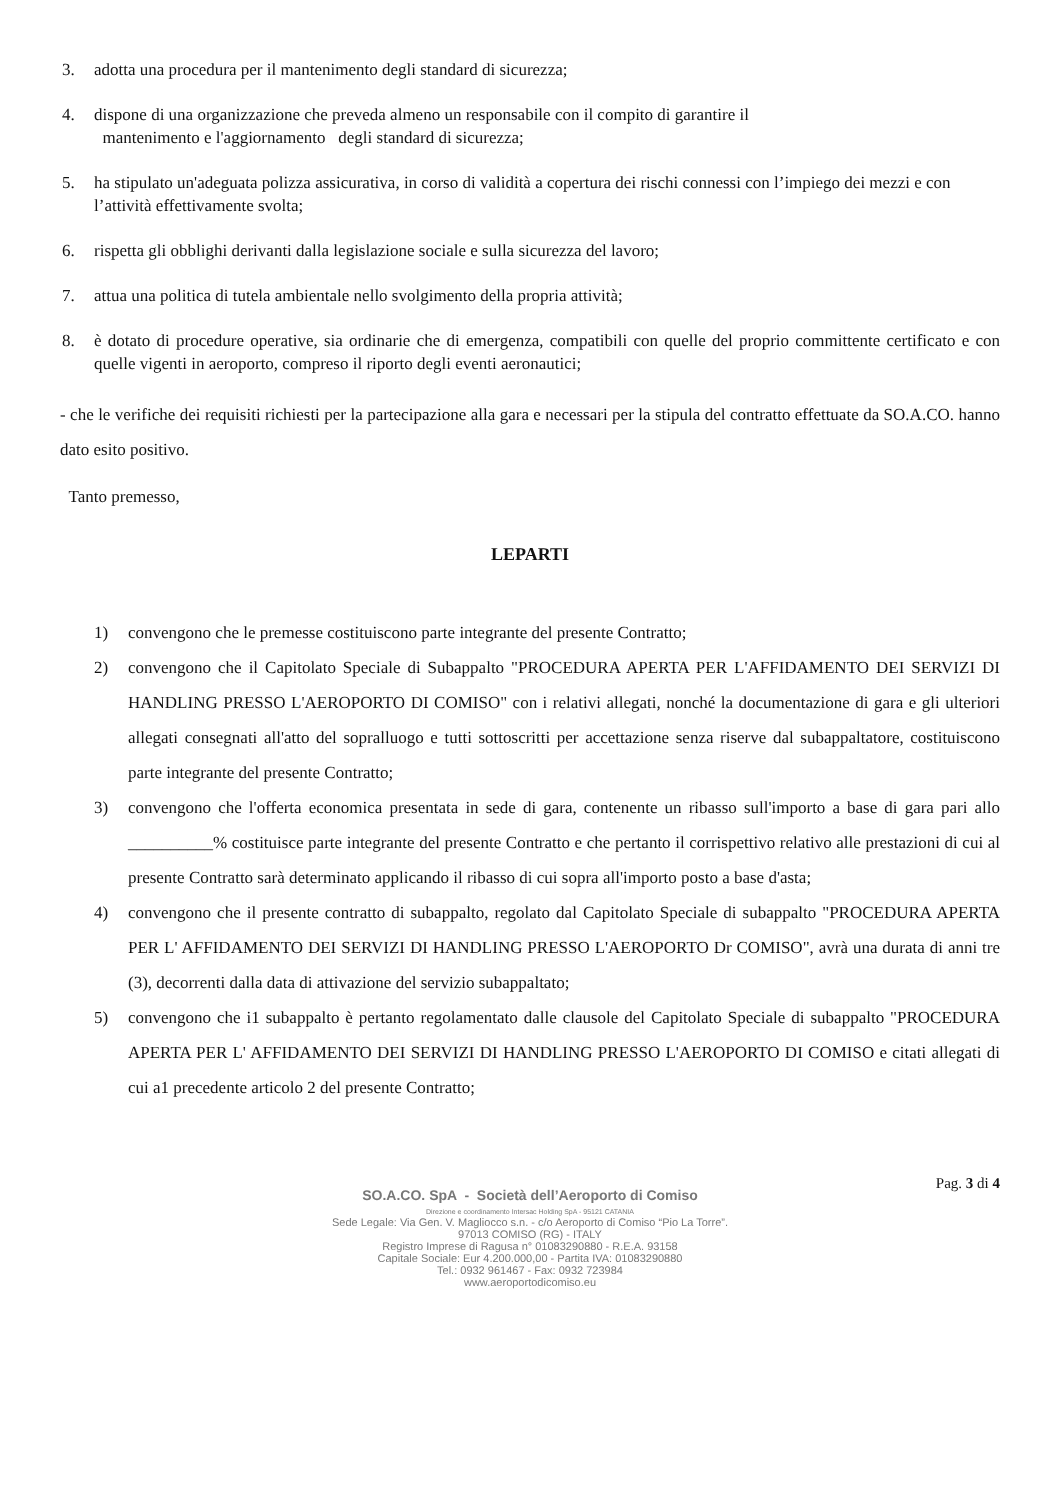3. adotta una procedura per il mantenimento degli standard di sicurezza;
4. dispone di una organizzazione che preveda almeno un responsabile con il compito di garantire il
mantenimento e l'aggiornamento degli standard di sicurezza;
5. ha stipulato un'adeguata polizza assicurativa, in corso di validità a copertura dei rischi connessi con l’impiego dei mezzi e con l’attività effettivamente svolta;
6. rispetta gli obblighi derivanti dalla legislazione sociale e sulla sicurezza del lavoro;
7. attua una politica di tutela ambientale nello svolgimento della propria attività;
8. è dotato di procedure operative, sia ordinarie che di emergenza, compatibili con quelle del proprio committente certificato e con quelle vigenti in aeroporto, compreso il riporto degli eventi aeronautici;
- che le verifiche dei requisiti richiesti per la partecipazione alla gara e necessari per la stipula del contratto effettuate da SO.A.CO. hanno dato esito positivo.
Tanto premesso,
LEPARTI
1) convengono che le premesse costituiscono parte integrante del presente Contratto;
2) convengono che il Capitolato Speciale di Subappalto "PROCEDURA APERTA PER L'AFFIDAMENTO DEI SERVIZI DI HANDLING PRESSO L'AEROPORTO DI COMISO" con i relativi allegati, nonché la documentazione di gara e gli ulteriori allegati consegnati all'atto del sopralluogo e tutti sottoscritti per accettazione senza riserve dal subappaltatore, costituiscono parte integrante del presente Contratto;
3) convengono che l'offerta economica presentata in sede di gara, contenente un ribasso sull'importo a base di gara pari allo __________% costituisce parte integrante del presente Contratto e che pertanto il corrispettivo relativo alle prestazioni di cui al presente Contratto sarà determinato applicando il ribasso di cui sopra all'importo posto a base d'asta;
4) convengono che il presente contratto di subappalto, regolato dal Capitolato Speciale di subappalto "PROCEDURA APERTA PER L' AFFIDAMENTO DEI SERVIZI DI HANDLING PRESSO L'AEROPORTO Dr COMISO", avrà una durata di anni tre (3), decorrenti dalla data di attivazione del servizio subappaltato;
5) convengono che i1 subappalto è pertanto regolamentato dalle clausole del Capitolato Speciale di subappalto "PROCEDURA APERTA PER L' AFFIDAMENTO DEI SERVIZI DI HANDLING PRESSO L'AEROPORTO DI COMISO e citati allegati di cui a1 precedente articolo 2 del presente Contratto;
Pag. 3 di 4
SO.A.CO. SpA - Società dell’Aeroporto di Comiso
Direzione e coordinamento Intersac Holding SpA - 95121 CATANIA
Sede Legale: Via Gen. V. Magliocco s.n. - c/o Aeroporto di Comiso “Pio La Torre”.
97013 COMISO (RG) - ITALY
Registro Imprese di Ragusa n° 01083290880 - R.E.A. 93158
Capitale Sociale: Eur 4.200.000,00 - Partita IVA: 01083290880
Tel.: 0932 961467 - Fax: 0932 723984
www.aeroportodicomiso.eu